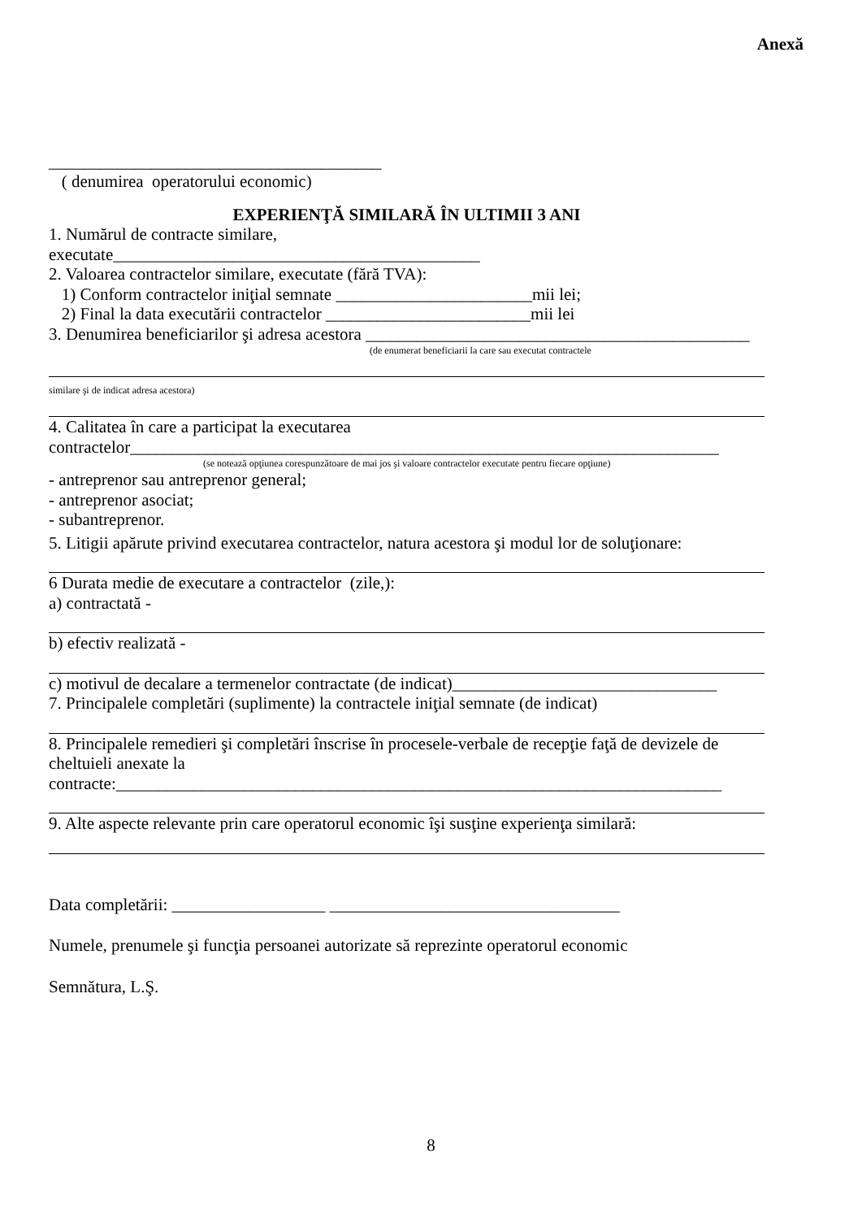Anexă
_______________________________________
( denumirea operatorului economic)
EXPERIENŢĂ SIMILARĂ ÎN ULTIMII 3 ANI
1. Numărul de contracte similare,
executate___________________________________________
2. Valoarea contractelor similare, executate (fără TVA):
1) Conform contractelor iniţial semnate _______________________mii lei;
2) Final la data executării contractelor ________________________mii lei
3. Denumirea beneficiarilor şi adresa acestora _____________________________________________
(de enumerat beneficiarii la care sau executat contractele
similare şi de indicat adresa acestora)
4. Calitatea în care a participat la executarea
contractelor_____________________________________________________________________
(se notează opţiunea corespunzătoare de mai jos şi valoare contractelor executate pentru fiecare opţiune)
- antreprenor sau antreprenor general;
- antreprenor asociat;
- subantreprenor.
5. Litigii apărute privind executarea contractelor, natura acestora şi modul lor de soluţionare:
6 Durata medie de executare a contractelor (zile,):
a) contractată -
b) efectiv realizată -
c) motivul de decalare a termenelor contractate (de indicat)_______________________________
7. Principalele completări (suplimente) la contractele iniţial semnate (de indicat)
8. Principalele remedieri şi completări înscrise în procesele-verbale de recepţie faţă de devizele de cheltuieli anexate la
contracte:_______________________________________________________________________
9. Alte aspecte relevante prin care operatorul economic îşi susţine experienţa similară:
Data completării: __________________ __________________________________
Numele, prenumele şi funcţia persoanei autorizate să reprezinte operatorul economic
Semnătura, L.Ş.
8